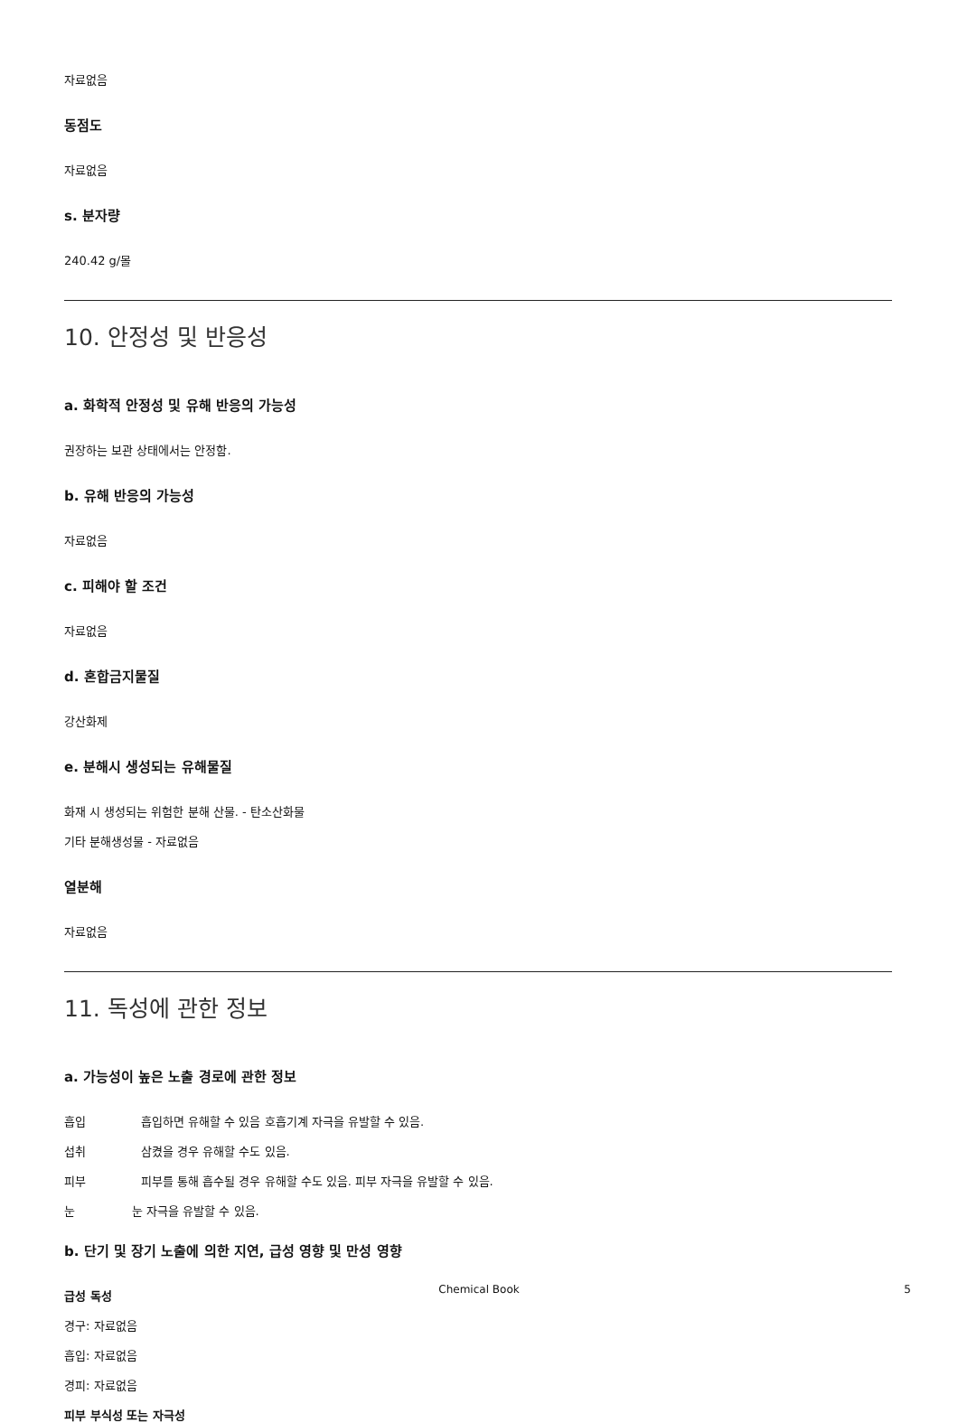자료없음
동점도
자료없음
s. 분자량
240.42 g/몰
10. 안정성 및 반응성
a. 화학적 안정성 및 유해 반응의 가능성
권장하는 보관 상태에서는 안정함.
b. 유해 반응의 가능성
자료없음
c. 피해야 할 조건
자료없음
d. 혼합금지물질
강산화제
e. 분해시 생성되는 유해물질
화재 시 생성되는 위험한 분해 산물. - 탄소산화물
기타 분해생성물 - 자료없음
열분해
자료없음
11. 독성에 관한 정보
a. 가능성이 높은 노출 경로에 관한 정보
흡입 흡입하면 유해할 수 있음 호흡기계 자극을 유발할 수 있음.
섭취 삼켰을 경우 유해할 수도 있음.
피부 피부를 통해 흡수될 경우 유해할 수도 있음. 피부 자극을 유발할 수 있음.
눈 눈 자극을 유발할 수 있음.
b. 단기 및 장기 노출에 의한 지연, 급성 영향 및 만성 영향
급성 독성
경구: 자료없음
흡입: 자료없음
경피: 자료없음
피부 부식성 또는 자극성
Chemical Book 5